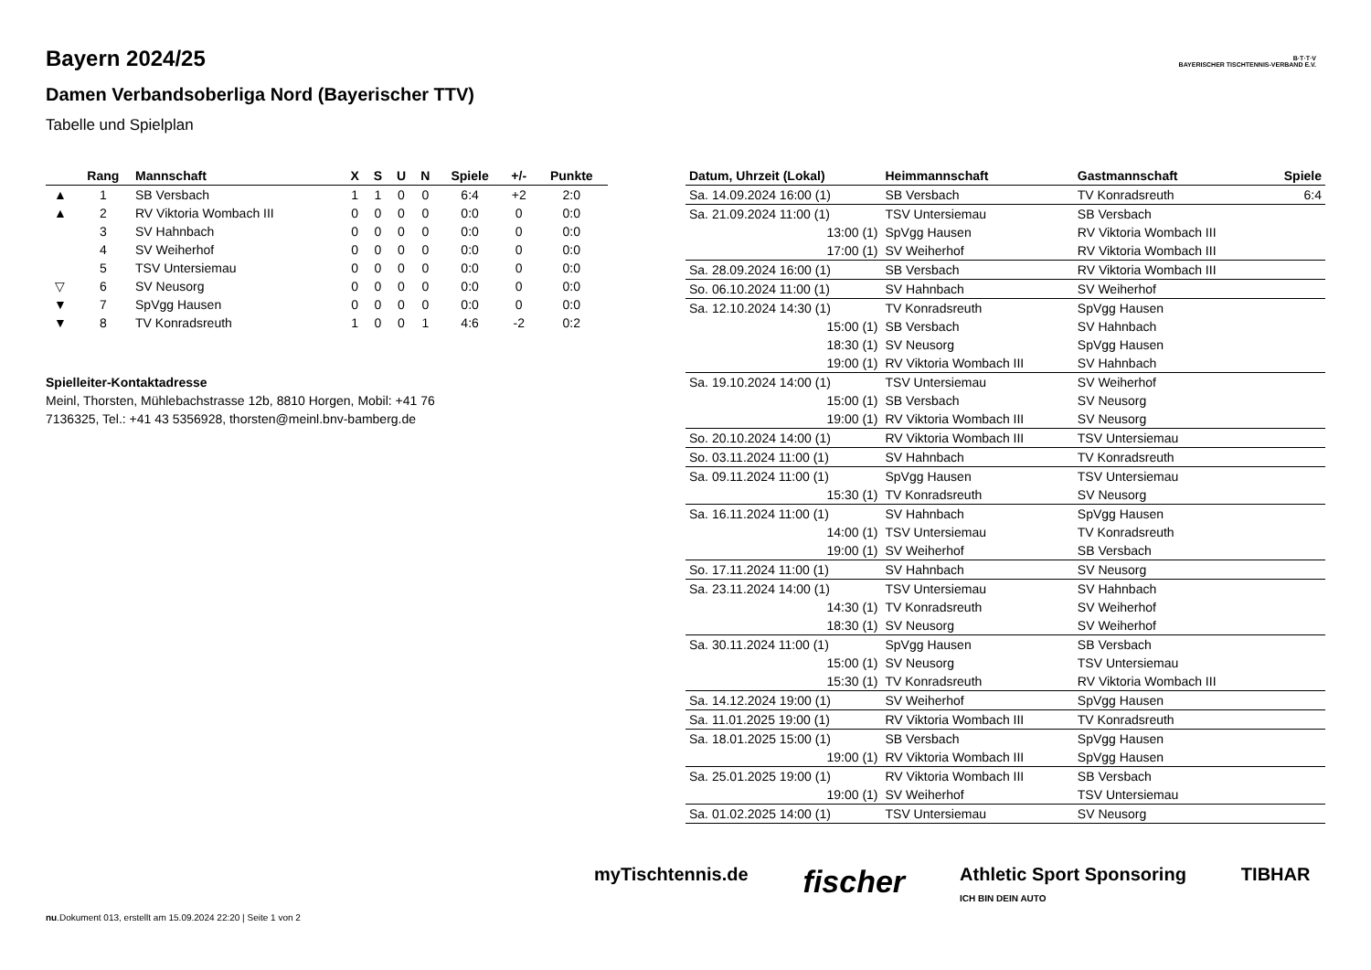Bayern 2024/25
Damen Verbandsoberliga Nord (Bayerischer TTV)
Tabelle und Spielplan
B·T·T·V
BAYERISCHER TISCHTENNIS-VERBAND E.V.
| | Rang | Mannschaft | X | S | U | N | Spiele | +/- | Punkte |
| --- | --- | --- | --- | --- | --- | --- | --- | --- | --- |
| ▲ | 1 | SB Versbach | 1 | 1 | 0 | 0 | 6:4 | +2 | 2:0 |
| ▲ | 2 | RV Viktoria Wombach III | 0 | 0 | 0 | 0 | 0:0 | 0 | 0:0 |
| | 3 | SV Hahnbach | 0 | 0 | 0 | 0 | 0:0 | 0 | 0:0 |
| | 4 | SV Weiherhof | 0 | 0 | 0 | 0 | 0:0 | 0 | 0:0 |
| | 5 | TSV Untersiemau | 0 | 0 | 0 | 0 | 0:0 | 0 | 0:0 |
| ▽ | 6 | SV Neusorg | 0 | 0 | 0 | 0 | 0:0 | 0 | 0:0 |
| ▼ | 7 | SpVgg Hausen | 0 | 0 | 0 | 0 | 0:0 | 0 | 0:0 |
| ▼ | 8 | TV Konradsreuth | 1 | 0 | 0 | 1 | 4:6 | -2 | 0:2 |
Spielleiter-Kontaktadresse
Meinl, Thorsten, Mühlebachstrasse 12b, 8810 Horgen, Mobil: +41 76 7136325, Tel.: +41 43 5356928, thorsten@meinl.bnv-bamberg.de
| Datum, Uhrzeit (Lokal) | Heimmannschaft | Gastmannschaft | Spiele |
| --- | --- | --- | --- |
| Sa. 14.09.2024 16:00 (1) | SB Versbach | TV Konradsreuth | 6:4 |
| Sa. 21.09.2024 11:00 (1) | TSV Untersiemau | SB Versbach | |
| 13:00 (1) | SpVgg Hausen | RV Viktoria Wombach III | |
| 17:00 (1) | SV Weiherhof | RV Viktoria Wombach III | |
| Sa. 28.09.2024 16:00 (1) | SB Versbach | RV Viktoria Wombach III | |
| So. 06.10.2024 11:00 (1) | SV Hahnbach | SV Weiherhof | |
| Sa. 12.10.2024 14:30 (1) | TV Konradsreuth | SpVgg Hausen | |
| 15:00 (1) | SB Versbach | SV Hahnbach | |
| 18:30 (1) | SV Neusorg | SpVgg Hausen | |
| 19:00 (1) | RV Viktoria Wombach III | SV Hahnbach | |
| Sa. 19.10.2024 14:00 (1) | TSV Untersiemau | SV Weiherhof | |
| 15:00 (1) | SB Versbach | SV Neusorg | |
| 19:00 (1) | RV Viktoria Wombach III | SV Neusorg | |
| So. 20.10.2024 14:00 (1) | RV Viktoria Wombach III | TSV Untersiemau | |
| So. 03.11.2024 11:00 (1) | SV Hahnbach | TV Konradsreuth | |
| Sa. 09.11.2024 11:00 (1) | SpVgg Hausen | TSV Untersiemau | |
| 15:30 (1) | TV Konradsreuth | SV Neusorg | |
| Sa. 16.11.2024 11:00 (1) | SV Hahnbach | SpVgg Hausen | |
| 14:00 (1) | TSV Untersiemau | TV Konradsreuth | |
| 19:00 (1) | SV Weiherhof | SB Versbach | |
| So. 17.11.2024 11:00 (1) | SV Hahnbach | SV Neusorg | |
| Sa. 23.11.2024 14:00 (1) | TSV Untersiemau | SV Hahnbach | |
| 14:30 (1) | TV Konradsreuth | SV Weiherhof | |
| 18:30 (1) | SV Neusorg | SV Weiherhof | |
| Sa. 30.11.2024 11:00 (1) | SpVgg Hausen | SB Versbach | |
| 15:00 (1) | SV Neusorg | TSV Untersiemau | |
| 15:30 (1) | TV Konradsreuth | RV Viktoria Wombach III | |
| Sa. 14.12.2024 19:00 (1) | SV Weiherhof | SpVgg Hausen | |
| Sa. 11.01.2025 19:00 (1) | RV Viktoria Wombach III | TV Konradsreuth | |
| Sa. 18.01.2025 15:00 (1) | SB Versbach | SpVgg Hausen | |
| 19:00 (1) | RV Viktoria Wombach III | SpVgg Hausen | |
| Sa. 25.01.2025 19:00 (1) | RV Viktoria Wombach III | SB Versbach | |
| 19:00 (1) | SV Weiherhof | TSV Untersiemau | |
| Sa. 01.02.2025 14:00 (1) | TSV Untersiemau | SV Neusorg | |
myTischtennis.de fischer Athletic Sport Sponsoring
ICH BIN DEIN AUTO TIBHAR
nu.Dokument 013, erstellt am 15.09.2024 22:20 | Seite 1 von 2